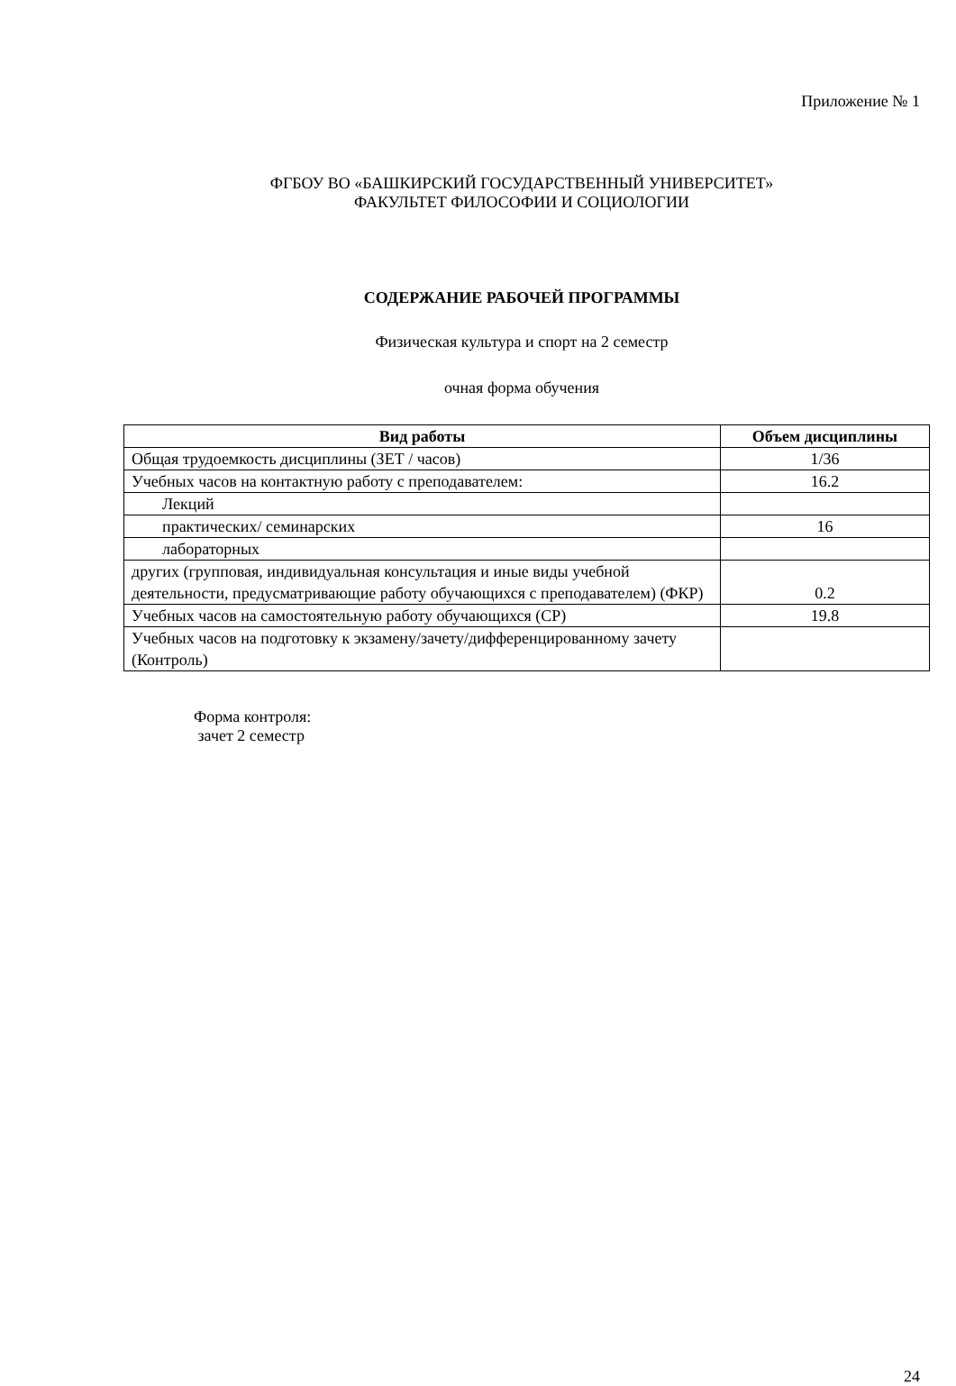Приложение № 1
ФГБОУ ВО «БАШКИРСКИЙ ГОСУДАРСТВЕННЫЙ УНИВЕРСИТЕТ»
ФАКУЛЬТЕТ ФИЛОСОФИИ И СОЦИОЛОГИИ
СОДЕРЖАНИЕ РАБОЧЕЙ ПРОГРАММЫ
Физическая культура и спорт на 2 семестр
очная форма обучения
| Вид работы | Объем дисциплины |
| --- | --- |
| Общая трудоемкость дисциплины (ЗЕТ / часов) | 1/36 |
| Учебных часов на контактную работу с преподавателем: | 16.2 |
| Лекций | |
| практических/ семинарских | 16 |
| лабораторных | |
| других (групповая, индивидуальная консультация и иные виды учебной деятельности, предусматривающие работу обучающихся с преподавателем) (ФКР) | 0.2 |
| Учебных часов на самостоятельную работу обучающихся (СР) | 19.8 |
| Учебных часов на подготовку к экзамену/зачету/дифференцированному зачету (Контроль) | |
Форма контроля:
зачет 2 семестр
24